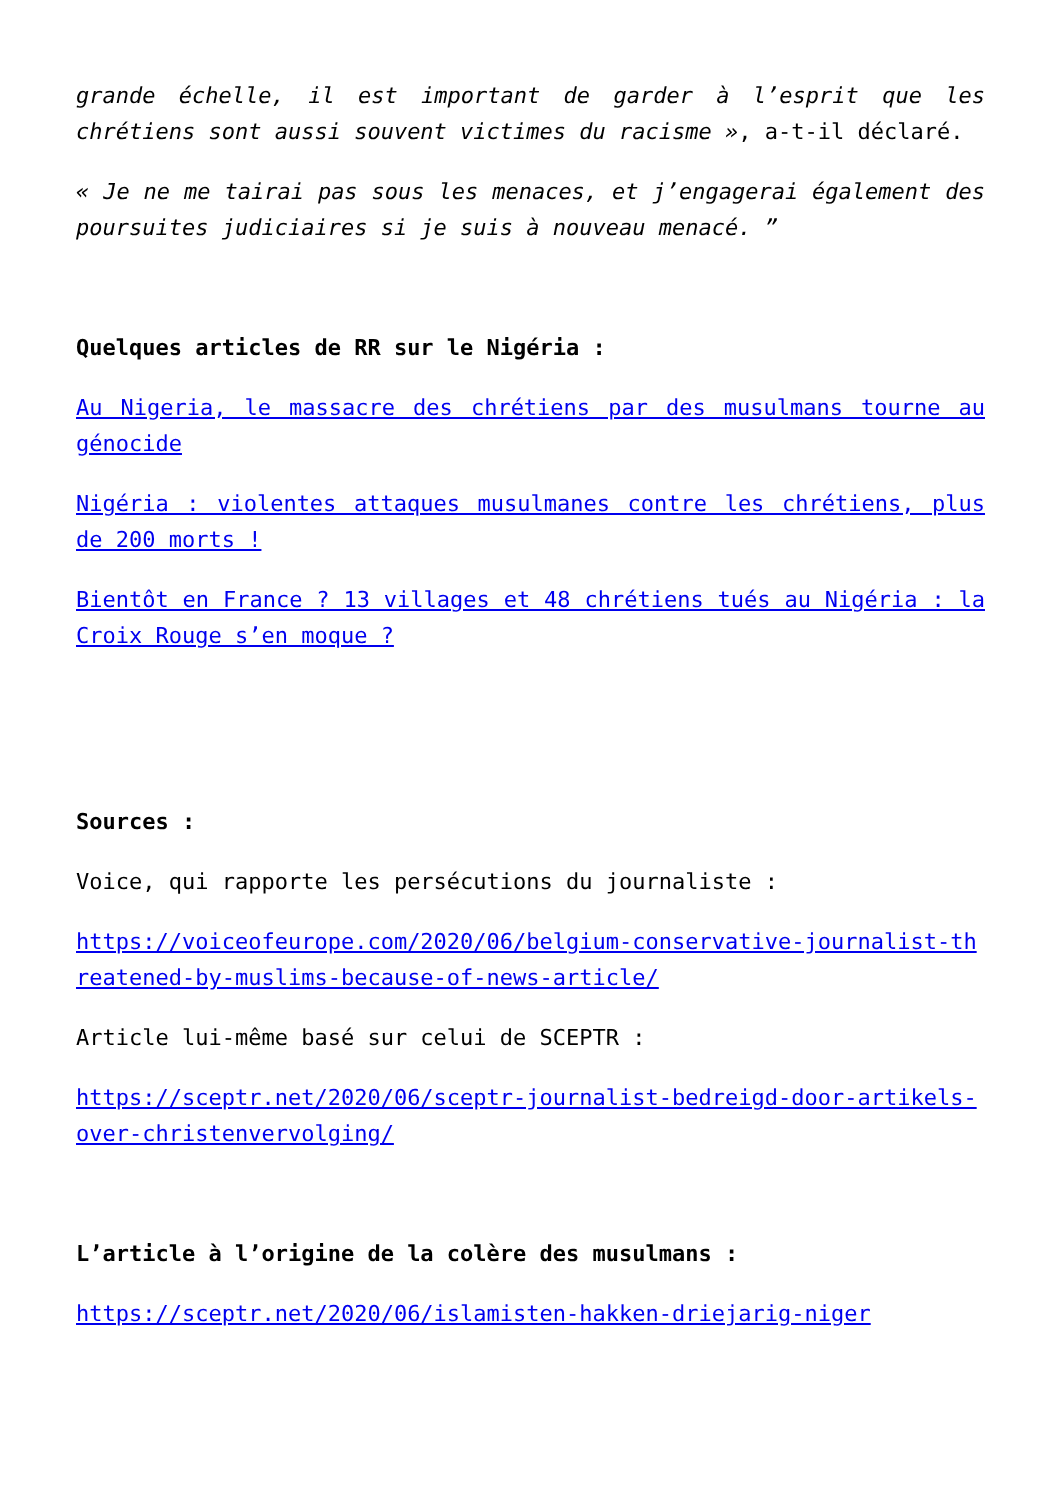grande échelle, il est important de garder à l’esprit que les chrétiens sont aussi souvent victimes du racisme », a-t-il déclaré.
« Je ne me tairai pas sous les menaces, et j’engagerai également des poursuites judiciaires si je suis à nouveau menacé. ”
Quelques articles de RR sur le Nigéria :
Au Nigeria, le massacre des chrétiens par des musulmans tourne au génocide
Nigéria : violentes attaques musulmanes contre les chrétiens, plus de 200 morts !
Bientôt en France ? 13 villages et 48 chrétiens tués au Nigéria : la Croix Rouge s’en moque ?
Sources :
Voice, qui rapporte les persécutions du journaliste :
https://voiceofeurope.com/2020/06/belgium-conservative-journalist-threatened-by-muslims-because-of-news-article/
Article lui-même basé sur celui de SCEPTR :
https://sceptr.net/2020/06/sceptr-journalist-bedreigd-door-artikels-over-christenvervolging/
L’article à l’origine de la colère des musulmans :
https://sceptr.net/2020/06/islamisten-hakken-driejarig-niger